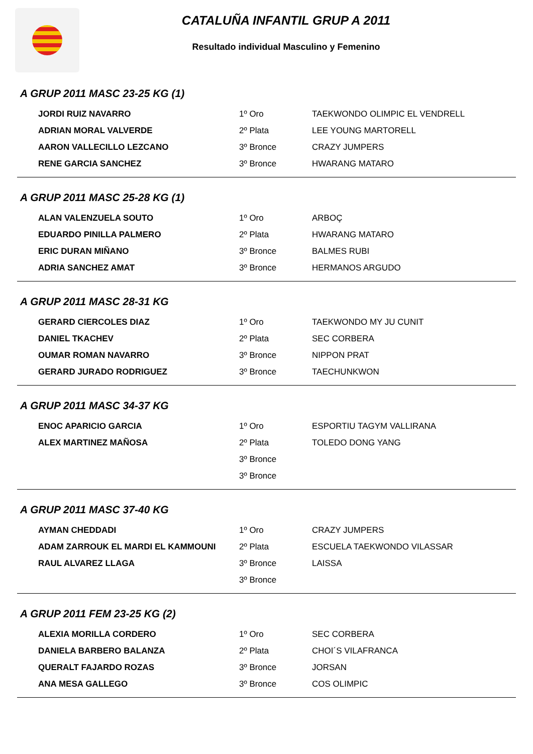CATALUÑA INFANTIL GRUP A 2011
Resultado individual Masculino y Femenino
A GRUP 2011 MASC 23-25 KG (1)
| JORDI RUIZ NAVARRO | 1º Oro | TAEKWONDO OLIMPIC EL VENDRELL |
| ADRIAN MORAL VALVERDE | 2º Plata | LEE YOUNG MARTORELL |
| AARON VALLECILLO LEZCANO | 3º Bronce | CRAZY JUMPERS |
| RENE GARCIA SANCHEZ | 3º Bronce | HWARANG MATARO |
A GRUP 2011 MASC 25-28 KG (1)
| ALAN VALENZUELA SOUTO | 1º Oro | ARBOÇ |
| EDUARDO PINILLA PALMERO | 2º Plata | HWARANG MATARO |
| ERIC DURAN MIÑANO | 3º Bronce | BALMES RUBI |
| ADRIA SANCHEZ AMAT | 3º Bronce | HERMANOS ARGUDO |
A GRUP 2011 MASC 28-31 KG
| GERARD CIERCOLES DIAZ | 1º Oro | TAEKWONDO MY JU CUNIT |
| DANIEL TKACHEV | 2º Plata | SEC CORBERA |
| OUMAR ROMAN NAVARRO | 3º Bronce | NIPPON PRAT |
| GERARD JURADO RODRIGUEZ | 3º Bronce | TAECHUNKWON |
A GRUP 2011 MASC 34-37 KG
| ENOC APARICIO GARCIA | 1º Oro | ESPORTIU TAGYM VALLIRANA |
| ALEX MARTINEZ MAÑOSA | 2º Plata | TOLEDO DONG YANG |
| | 3º Bronce | |
| | 3º Bronce | |
A GRUP 2011 MASC 37-40 KG
| AYMAN CHEDDADI | 1º Oro | CRAZY JUMPERS |
| ADAM ZARROUK EL MARDI EL KAMMOUNI | 2º Plata | ESCUELA TAEKWONDO VILASSAR |
| RAUL ALVAREZ LLAGA | 3º Bronce | LAISSA |
| | 3º Bronce | |
A GRUP 2011 FEM 23-25 KG (2)
| ALEXIA MORILLA CORDERO | 1º Oro | SEC CORBERA |
| DANIELA BARBERO BALANZA | 2º Plata | CHOI´S VILAFRANCA |
| QUERALT FAJARDO ROZAS | 3º Bronce | JORSAN |
| ANA MESA GALLEGO | 3º Bronce | COS OLIMPIC |